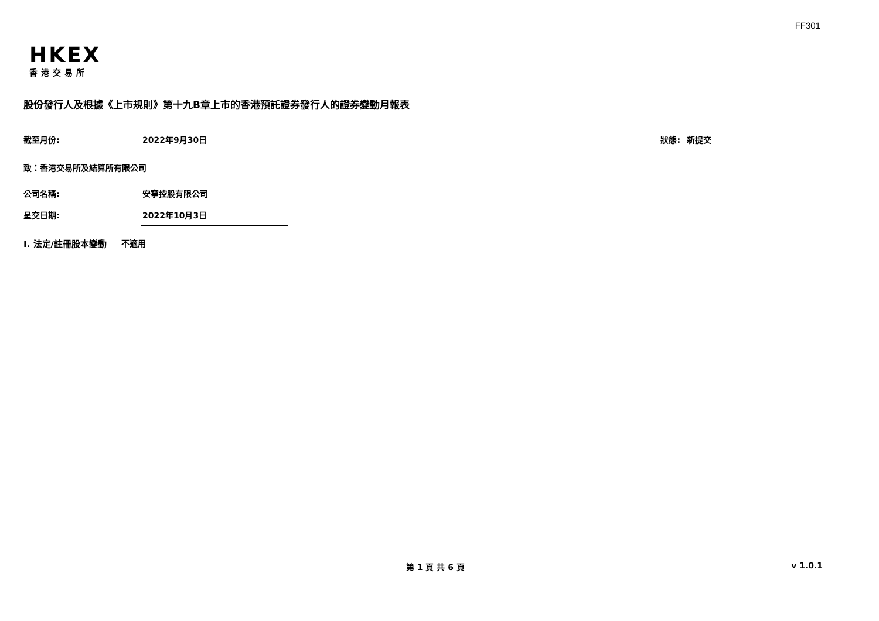FF301
HKEX
香港交易所
股份發行人及根據《上市規則》第十九B章上市的香港預託證券發行人的證券變動月報表
截至月份: 2022年9月30日 狀態: 新提交
致：香港交易所及結算所有限公司
公司名稱: 安寧控股有限公司
呈交日期: 2022年10月3日
I. 法定/註冊股本變動 不適用
第 1 頁 共 6 頁 v 1.0.1